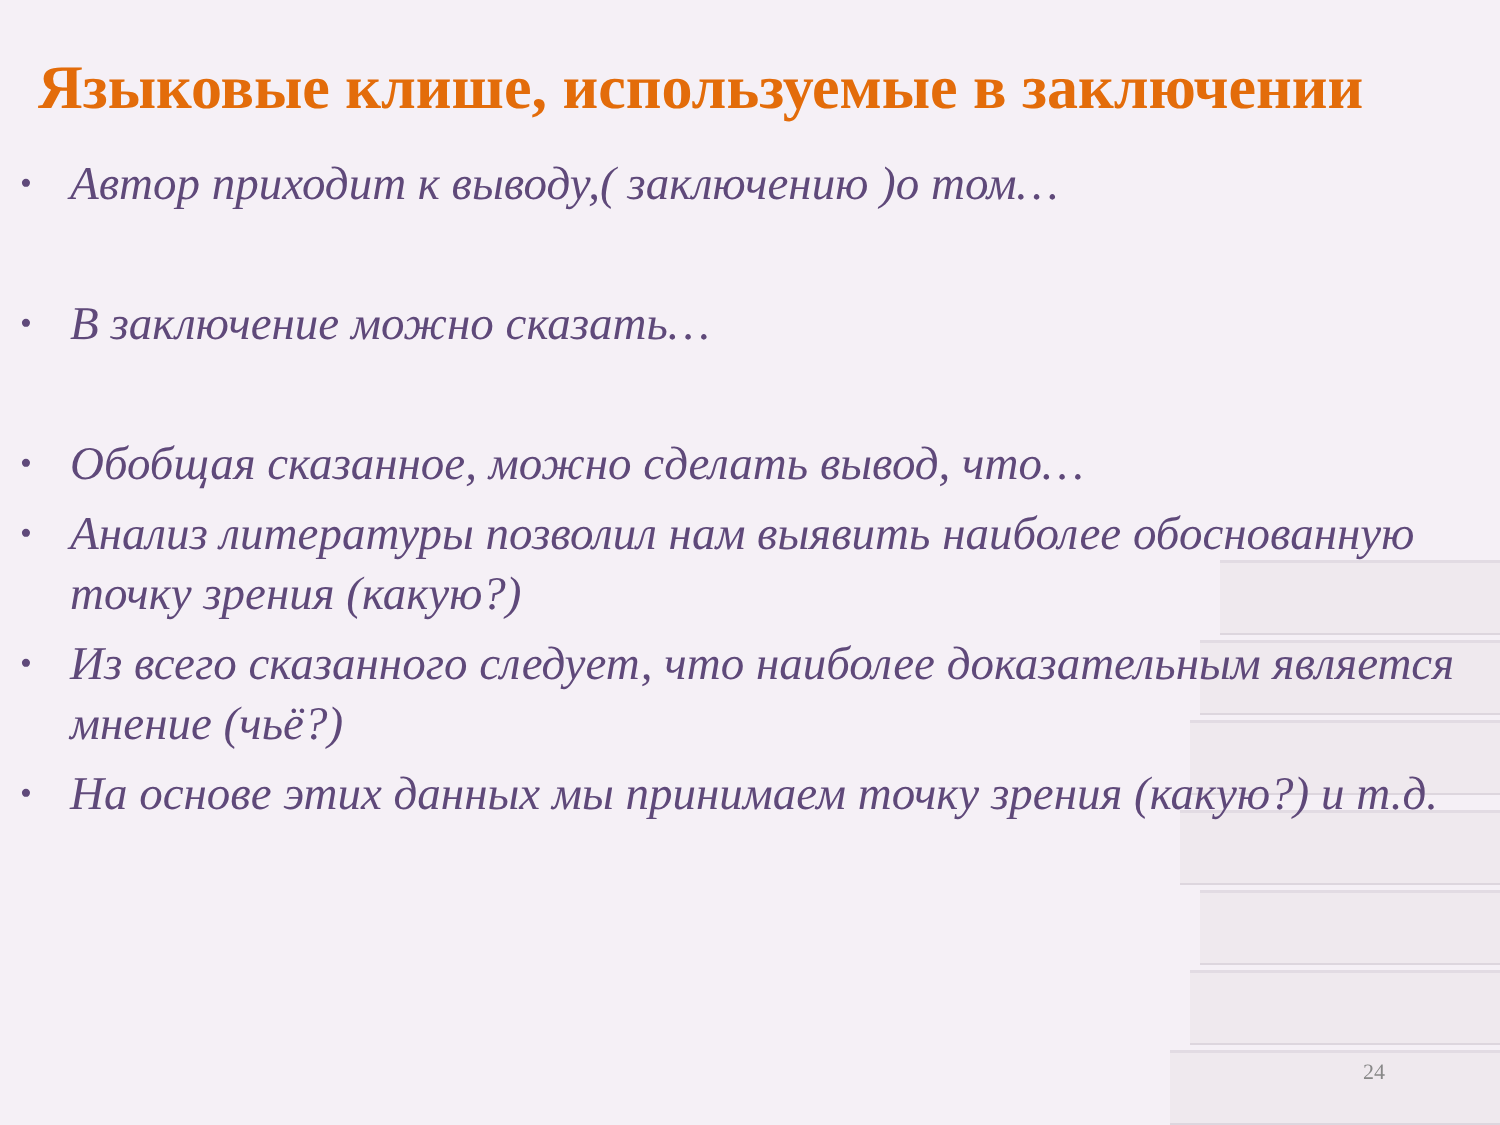Языковые клише, используемые в заключении
• Автор приходит к выводу,( заключению )о том…
• В заключение можно сказать…
• Обобщая сказанное, можно сделать вывод, что…
• Анализ литературы позволил нам выявить наиболее обоснованную точку зрения (какую?)
• Из всего сказанного следует, что наиболее доказательным является мнение (чьё?)
• На основе этих данных мы принимаем точку зрения (какую?) и т.д.
24